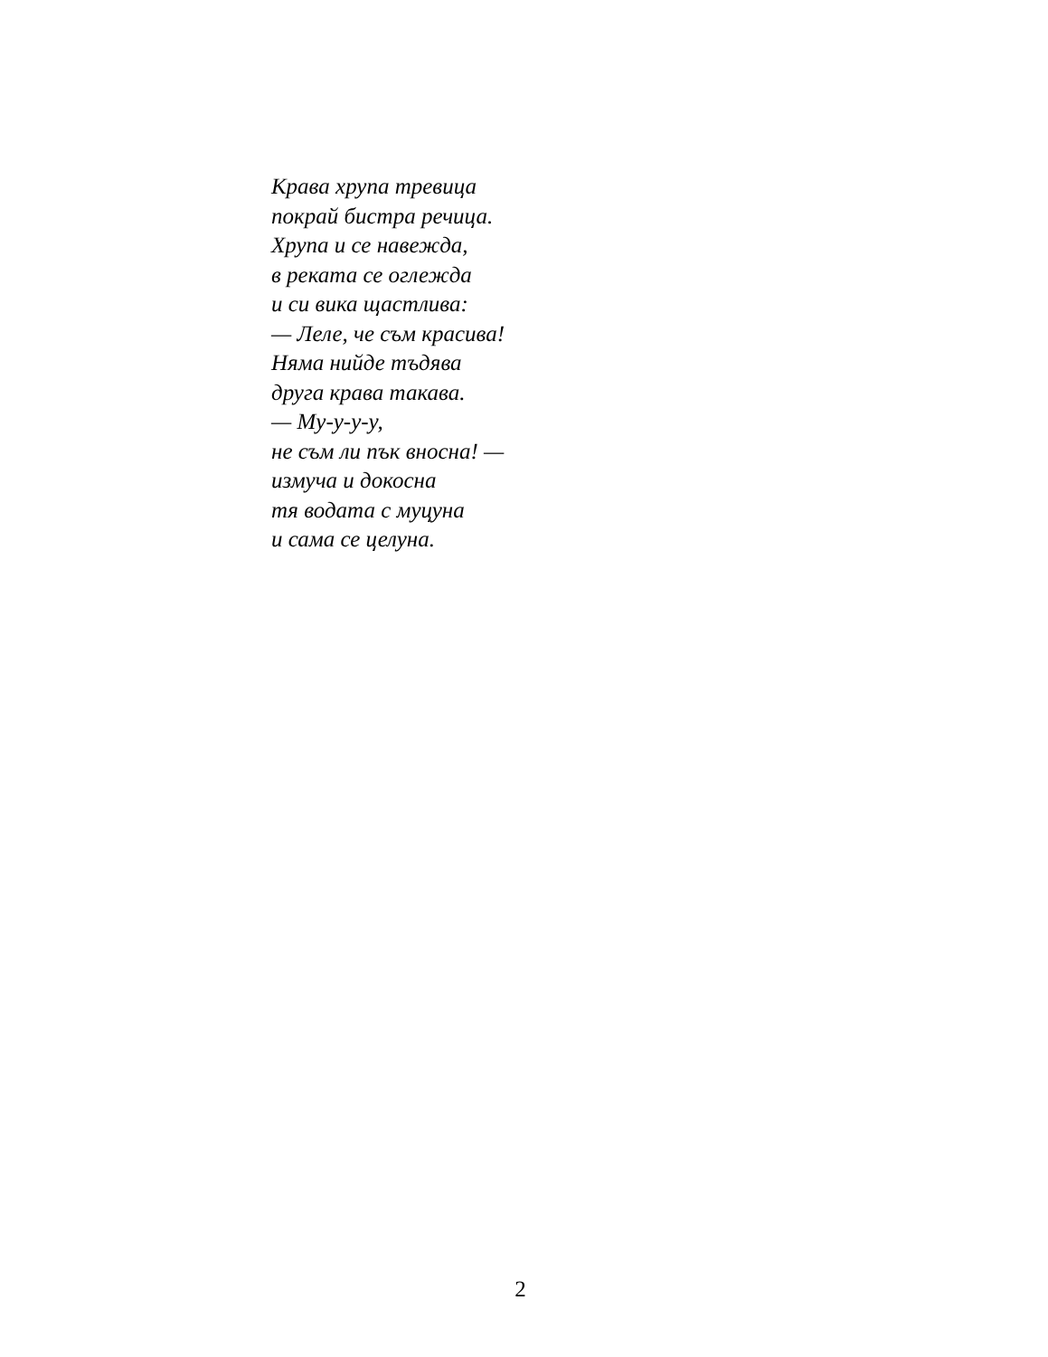Крава хрупа тревица
покрай бистра речица.
Хрупа и се навежда,
в реката се оглежда
и си вика щастлива:
— Леле, че съм красива!
Няма нийде тъдява
друга крава такава.
— Му-у-у-у,
не съм ли пък вносна! —
измуча и докосна
тя водата с муцуна
и сама се целуна.
2